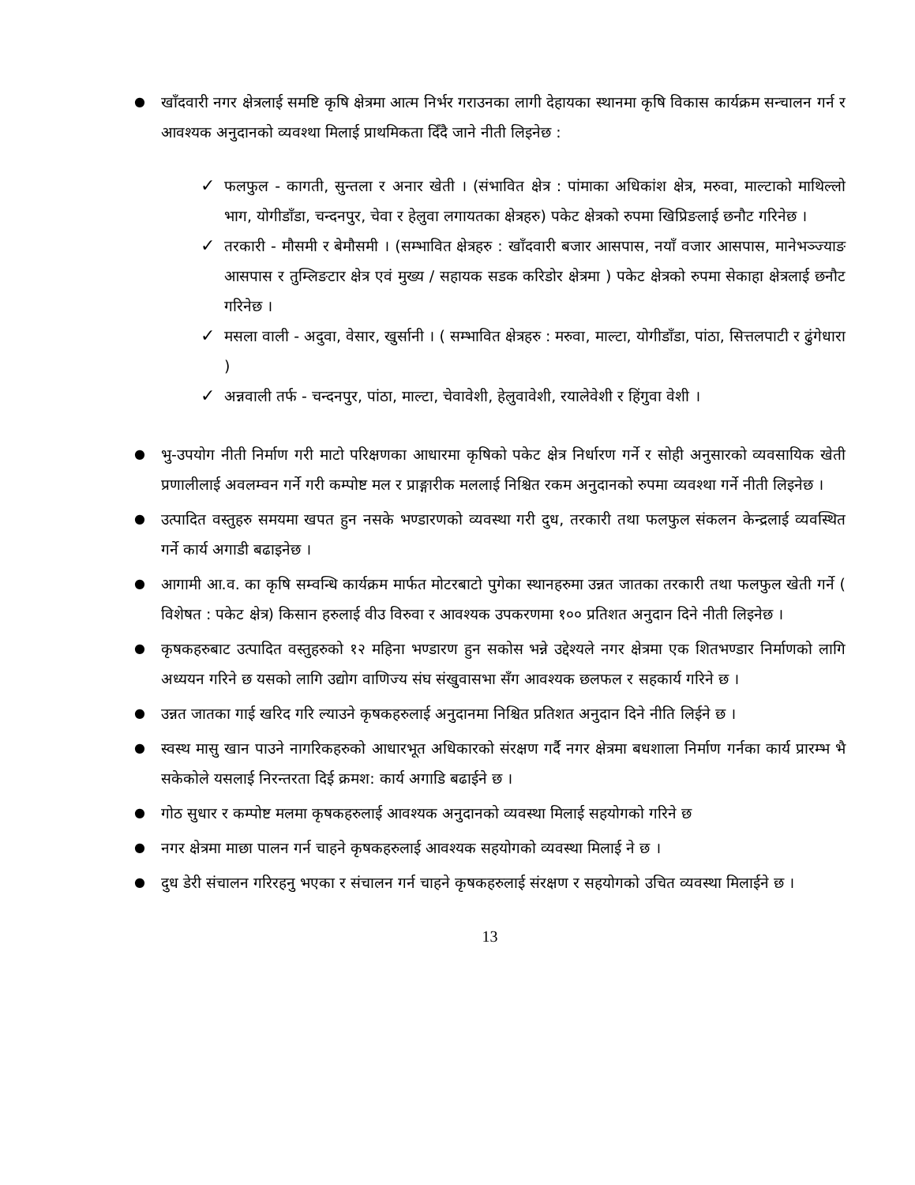●
खाँदवारी नगर क्षेत्रलाई समष्टि कृषि क्षेत्रमा आत्म निर्भर गराउनका लागी देहायका स्थानमा कृषि विकास कार्यक्रम सन्चालन गर्न र आवश्यक अनुदानको व्यवश्था मिलाई प्राथमिकता दिँदै जाने नीती लिइनेछ :
✓
फलफुल - कागती, सुन्तला र अनार खेती । (संभावित क्षेत्र : पांमाका अधिकांश क्षेत्र, मरुवा, माल्टाको माथिल्लो भाग, योगीडाँडा, चन्दनपुर, चेवा र हेलुवा लगायतका क्षेत्रहरु) पकेट क्षेत्रको रुपमा खिप्रिङलाई छनौट गरिनेछ ।
✓
तरकारी - मौसमी र बेमौसमी । (सम्भावित क्षेत्रहरु : खाँदवारी बजार आसपास, नयाँ वजार आसपास, मानेभञ्ज्याङ आसपास र तुम्लिङटार क्षेत्र एवं मुख्य / सहायक सडक करिडोर क्षेत्रमा ) पकेट क्षेत्रको रुपमा सेकाहा क्षेत्रलाई छनौट गरिनेछ ।
✓
मसला वाली - अदुवा, वेसार, खुर्सानी । ( सम्भावित क्षेत्रहरु : मरुवा, माल्टा, योगीडाँडा, पांठा, सित्तलपाटी र ढुंगेधारा )
✓
अन्नवाली तर्फ - चन्दनपुर, पांठा, माल्टा, चेवावेशी, हेलुवावेशी, रयालेवेशी र हिंगुवा वेशी ।
●
भु-उपयोग नीती निर्माण गरी माटो परिक्षणका आधारमा कृषिको पकेट क्षेत्र निर्धारण गर्ने र सोही अनुसारको व्यवसायिक खेती प्रणालीलाई अवलम्वन गर्ने गरी कम्पोष्ट मल र प्राङ्गारीक मललाई निश्चित रकम अनुदानको रुपमा व्यवश्था गर्ने नीती लिइनेछ ।
●
उत्पादित वस्तुहरु समयमा खपत हुन नसके भण्डारणको व्यवस्था गरी दुध, तरकारी तथा फलफुल संकलन केन्द्रलाई व्यवस्थित गर्ने कार्य अगाडी बढाइनेछ ।
●
आगामी आ.व. का कृषि सम्वन्धि कार्यक्रम मार्फत मोटरबाटो पुगेका स्थानहरुमा उन्नत जातका तरकारी तथा फलफुल खेती गर्ने ( विशेषत : पकेट क्षेत्र) किसान हरुलाई वीउ विरुवा र आवश्यक उपकरणमा १०० प्रतिशत अनुदान दिने नीती लिइनेछ ।
●
कृषकहरुबाट उत्पादित वस्तुहरुको १२ महिना भण्डारण हुन सकोस भन्ने उद्देश्यले नगर क्षेत्रमा एक शितभण्डार निर्माणको लागि अध्ययन गरिने छ यसको लागि उद्योग वाणिज्य संघ संखुवासभा सँग आवश्यक छलफल र सहकार्य गरिने छ ।
●
उन्नत जातका गाई खरिद गरि ल्याउने कृषकहरुलाई अनुदानमा निश्चित प्रतिशत अनुदान दिने नीति लिईने छ ।
●
स्वस्थ मासु खान पाउने नागरिकहरुको आधारभूत अधिकारको संरक्षण गर्दै नगर क्षेत्रमा बधशाला निर्माण गर्नका कार्य प्रारम्भ भै सकेकोले यसलाई निरन्तरता दिई क्रमश: कार्य अगाडि बढाईने छ ।
●
गोठ सुधार र कम्पोष्ट मलमा कृषकहरुलाई आवश्यक अनुदानको व्यवस्था मिलाई सहयोगको गरिने छ
●
नगर क्षेत्रमा माछा पालन गर्न चाहने कृषकहरुलाई आवश्यक सहयोगको व्यवस्था मिलाई ने छ ।
●
दुध डेरी संचालन गरिरहनु भएका र संचालन गर्न चाहने कृषकहरुलाई संरक्षण र सहयोगको उचित व्यवस्था मिलाईने छ ।
13